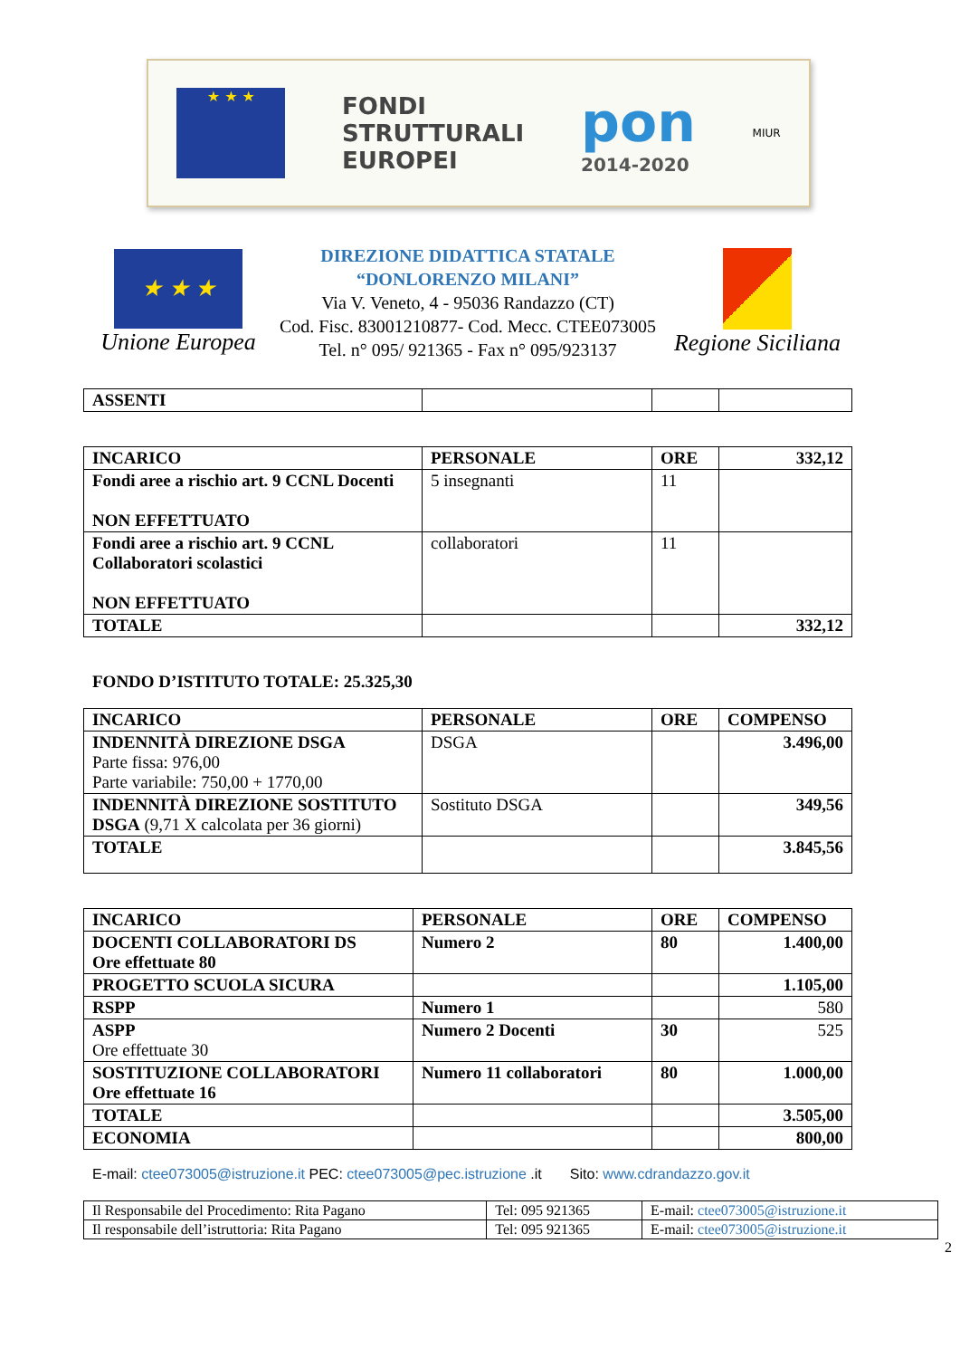★ ★ ★
FONDI
STRUTTURALI
EUROPEI
pon
2014-2020
MIUR
★ ★ ★
Unione Europea
DIREZIONE DIDATTICA STATALE
“DONLORENZO MILANI”
Via V. Veneto, 4 - 95036 Randazzo (CT)
Cod. Fisc. 83001210877- Cod. Mecc. CTEE073005
Tel. n° 095/ 921365 - Fax n° 095/923137
Regione Siciliana
| ASSENTI | | | |
| INCARICO | PERSONALE | ORE | 332,12 |
| --- | --- | --- | --- |
| Fondi aree a rischio art. 9 CCNL Docenti NON EFFETTUATO | 5 insegnanti | 11 | |
| Fondi aree a rischio art. 9 CCNL Collaboratori scolastici NON EFFETTUATO | collaboratori | 11 | |
| TOTALE | | | 332,12 |
FONDO D’ISTITUTO TOTALE: 25.325,30
| INCARICO | PERSONALE | ORE | COMPENSO |
| --- | --- | --- | --- |
| INDENNITÀ DIREZIONE DSGA Parte fissa: 976,00 Parte variabile: 750,00 + 1770,00 | DSGA | | 3.496,00 |
| INDENNITÀ DIREZIONE SOSTITUTO DSGA (9,71 X calcolata per 36 giorni) | Sostituto DSGA | | 349,56 |
| TOTALE | | | 3.845,56 |
| INCARICO | PERSONALE | ORE | COMPENSO |
| --- | --- | --- | --- |
| DOCENTI COLLABORATORI DS Ore effettuate 80 | Numero 2 | 80 | 1.400,00 |
| PROGETTO SCUOLA SICURA | | | 1.105,00 |
| RSPP | Numero 1 | | 580 |
| ASPP Ore effettuate 30 | Numero 2 Docenti | 30 | 525 |
| SOSTITUZIONE COLLABORATORI Ore effettuate 16 | Numero 11 collaboratori | 80 | 1.000,00 |
| TOTALE | | | 3.505,00 |
| ECONOMIA | | | 800,00 |
E-mail: ctee073005@istruzione.it PEC: ctee073005@pec.istruzione .it Sito: www.cdrandazzo.gov.it
| Il Responsabile del Procedimento: Rita Pagano | Tel: 095 921365 | E-mail: ctee073005@istruzione.it |
| Il responsabile dell’istruttoria: Rita Pagano | Tel: 095 921365 | E-mail: ctee073005@istruzione.it |
2